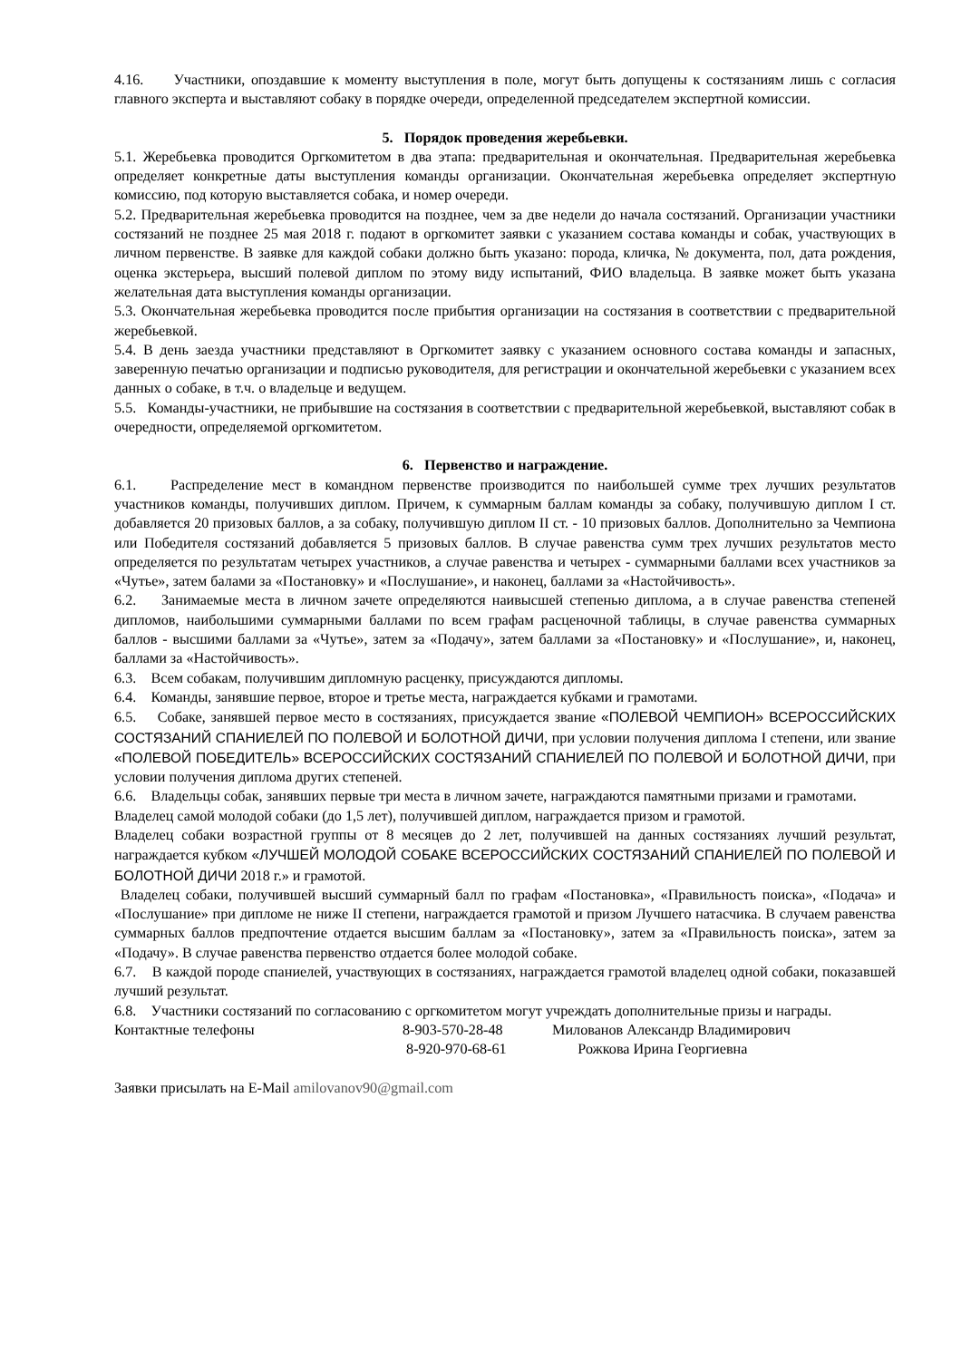4.16. Участники, опоздавшие к моменту выступления в поле, могут быть допущены к состязаниям лишь с согласия главного эксперта и выставляют собаку в порядке очереди, определенной председателем экспертной комиссии.
5. Порядок проведения жеребьевки.
5.1. Жеребьевка проводится Оргкомитетом в два этапа: предварительная и окончательная. Предварительная жеребьевка определяет конкретные даты выступления команды организации. Окончательная жеребьевка определяет экспертную комиссию, под которую выставляется собака, и номер очереди.
5.2. Предварительная жеребьевка проводится на позднее, чем за две недели до начала состязаний. Организации участники состязаний не позднее 25 мая 2018 г. подают в оргкомитет заявки с указанием состава команды и собак, участвующих в личном первенстве. В заявке для каждой собаки должно быть указано: порода, кличка, № документа, пол, дата рождения, оценка экстерьера, высший полевой диплом по этому виду испытаний, ФИО владельца. В заявке может быть указана желательная дата выступления команды организации.
5.3. Окончательная жеребьевка проводится после прибытия организации на состязания в соответствии с предварительной жеребьевкой.
5.4. В день заезда участники представляют в Оргкомитет заявку с указанием основного состава команды и запасных, заверенную печатью организации и подписью руководителя, для регистрации и окончательной жеребьевки с указанием всех данных о собаке, в т.ч. о владельце и ведущем.
5.5. Команды-участники, не прибывшие на состязания в соответствии с предварительной жеребьевкой, выставляют собак в очередности, определяемой оргкомитетом.
6. Первенство и награждение.
6.1. Распределение мест в командном первенстве производится по наибольшей сумме трех лучших результатов участников команды, получивших диплом. Причем, к суммарным баллам команды за собаку, получившую диплом I ст. добавляется 20 призовых баллов, а за собаку, получившую диплом II ст. - 10 призовых баллов. Дополнительно за Чемпиона или Победителя состязаний добавляется 5 призовых баллов. В случае равенства сумм трех лучших результатов место определяется по результатам четырех участников, а случае равенства и четырех - суммарными баллами всех участников за «Чутье», затем балами за «Постановку» и «Послушание», и наконец, баллами за «Настойчивость».
6.2. Занимаемые места в личном зачете определяются наивысшей степенью диплома, а в случае равенства степеней дипломов, наибольшими суммарными баллами по всем графам расценочной таблицы, в случае равенства суммарных баллов - высшими баллами за «Чутье», затем за «Подачу», затем баллами за «Постановку» и «Послушание», и, наконец, баллами за «Настойчивость».
6.3. Всем собакам, получившим дипломную расценку, присуждаются дипломы.
6.4. Команды, занявшие первое, второе и третье места, награждается кубками и грамотами.
6.5. Собаке, занявшей первое место в состязаниях, присуждается звание «ПОЛЕВОЙ ЧЕМПИОН» ВСЕРОССИЙСКИХ СОСТЯЗАНИЙ СПАНИЕЛЕЙ ПО ПОЛЕВОЙ И БОЛОТНОЙ ДИЧИ, при условии получения диплома I степени, или звание «ПОЛЕВОЙ ПОБЕДИТЕЛЬ» ВСЕРОССИЙСКИХ СОСТЯЗАНИЙ СПАНИЕЛЕЙ ПО ПОЛЕВОЙ И БОЛОТНОЙ ДИЧИ, при условии получения диплома других степеней.
6.6. Владельцы собак, занявших первые три места в личном зачете, награждаются памятными призами и грамотами.
Владелец самой молодой собаки (до 1,5 лет), получившей диплом, награждается призом и грамотой.
Владелец собаки возрастной группы от 8 месяцев до 2 лет, получившей на данных состязаниях лучший результат, награждается кубком «ЛУЧШЕЙ МОЛОДОЙ СОБАКЕ ВСЕРОССИЙСКИХ СОСТЯЗАНИЙ СПАНИЕЛЕЙ ПО ПОЛЕВОЙ И БОЛОТНОЙ ДИЧИ 2018 г.» и грамотой.
Владелец собаки, получившей высший суммарный балл по графам «Постановка», «Правильность поиска», «Подача» и «Послушание» при дипломе не ниже II степени, награждается грамотой и призом Лучшего натасчика. В случаем равенства суммарных баллов предпочтение отдается высшим баллам за «Постановку», затем за «Правильность поиска», затем за «Подачу». В случае равенства первенство отдается более молодой собаке.
6.7. В каждой породе спаниелей, участвующих в состязаниях, награждается грамотой владелец одной собаки, показавшей лучший результат.
6.8. Участники состязаний по согласованию с оргкомитетом могут учреждать дополнительные призы и награды.
Контактные телефоны 8-903-570-28-48 Милованов Александр Владимирович
8-920-970-68-61 Рожкова Ирина Георгиевна
Заявки присылать на E-Mail amilovanov90@gmail.com